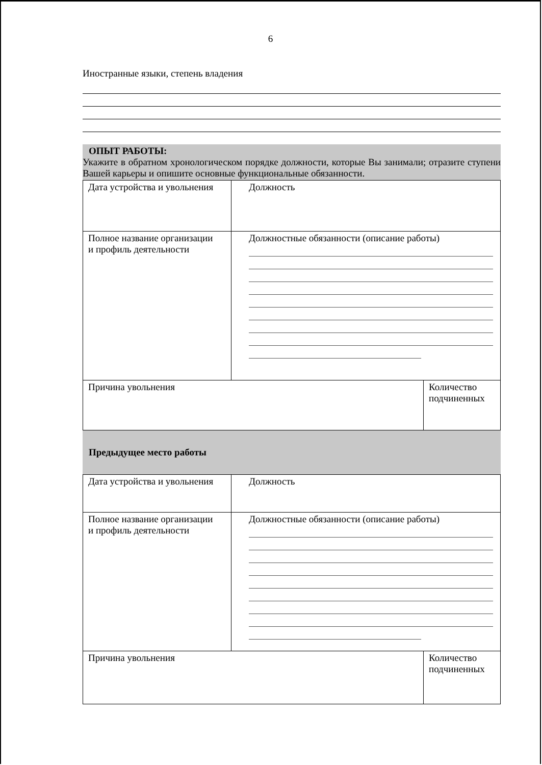6
Иностранные языки, степень владения
ОПЫТ РАБОТЫ:
Укажите в обратном хронологическом порядке должности, которые Вы занимали; отразите ступени Вашей карьеры и опишите основные функциональные обязанности.
| Дата устройства и увольнения | Должность | |
| Полное название организации и профиль деятельности | Должностные обязанности (описание работы) | |
| Причина увольнения | | Количество подчиненных |
Предыдущее место работы
| Дата устройства и увольнения | Должность | |
| Полное название организации и профиль деятельности | Должностные обязанности (описание работы) | |
| Причина увольнения | | Количество подчиненных |